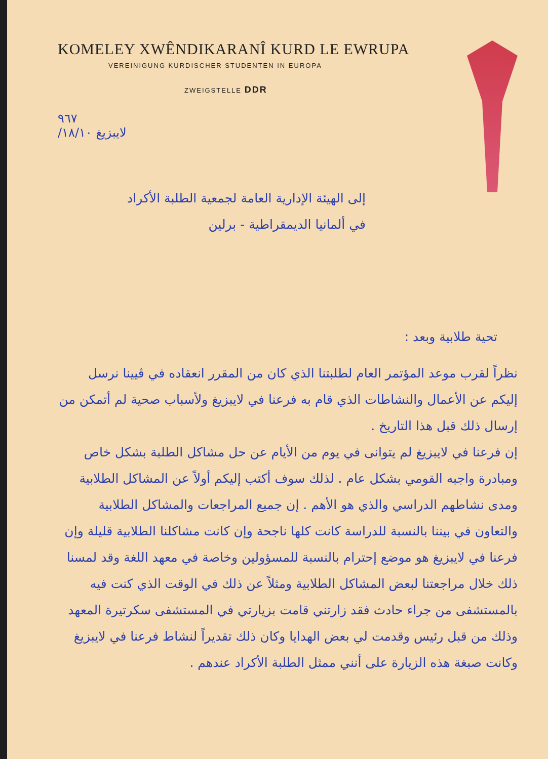KOMELEY XWÊNDIKARANÎ KURD LE EWRUPA
VEREINIGUNG KURDISCHER STUDENTEN IN EUROPA
ZWEIGSTELLE DDR
٩٦٧
لايبزيغ ١٨/١٠/
إلى الهيئة الإدارية العامة لجمعية الطلبة الأكراد
في ألمانيا الديمقراطية - برلين
تحية طلابية وبعد :
نظراً لقرب موعد المؤتمر العام لطلبتنا الذي كان من المقرر انعقاده في ڤيينا نرسل إليكم عن الأعمال والنشاطات الذي قام به فرعنا في لايبزيغ ولأسباب صحية لم أتمكن من إرسال ذلك قبل هذا التاريخ .
إن فرعنا في لايبزيغ لم يتوانى في يوم من الأيام عن حل مشاكل الطلبة بشكل خاص ومبادرة واجبه القومي بشكل عام . لذلك سوف أكتب إليكم أولاً عن المشاكل الطلابية ومدى نشاطهم الدراسي والذي هو الأهم . إن جميع المراجعات والمشاكل الطلابية والتعاون في بيننا بالنسبة للدراسة كانت كلها ناجحة وإن كانت مشاكلنا الطلابية قليلة وإن فرعنا في لايبزيغ هو موضع إحترام بالنسبة للمسؤولين وخاصة في معهد اللغة وقد لمسنا ذلك خلال مراجعتنا لبعض المشاكل الطلابية ومثلاً عن ذلك في الوقت الذي كنت فيه بالمستشفى من جراء حادث فقد زارتني قامت بزيارتي في المستشفى سكرتيرة المعهد وذلك من قبل رئيس وقدمت لي بعض الهدايا وكان ذلك تقديراً لنشاط فرعنا في لايبزيغ وكانت صبغة هذه الزيارة على أنني ممثل الطلبة الأكراد عندهم .